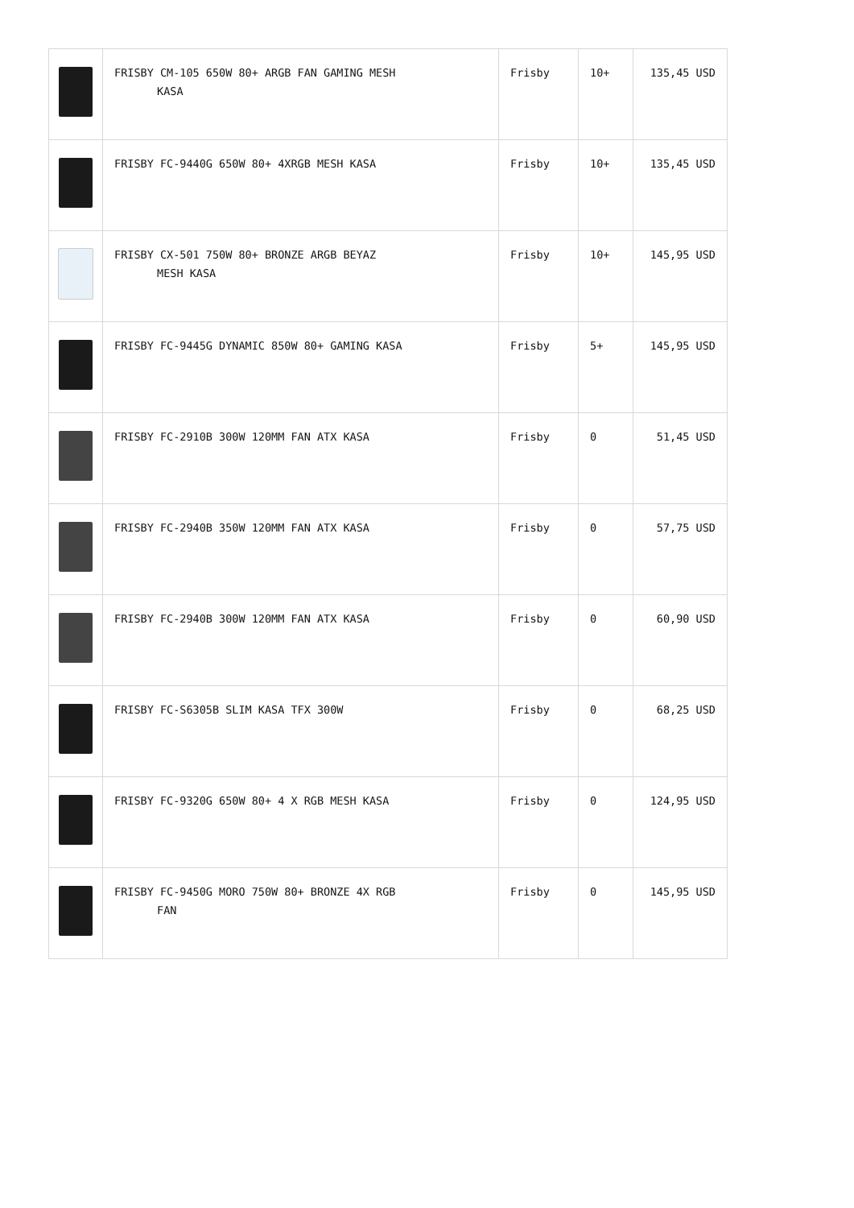| | FRISBY CM-105 650W 80+ ARGB FAN GAMING MESH KASA | Frisby | 10+ | 135,45 USD |
| | FRISBY FC-9440G 650W 80+ 4XRGB MESH KASA | Frisby | 10+ | 135,45 USD |
| | FRISBY CX-501 750W 80+ BRONZE ARGB BEYAZ MESH KASA | Frisby | 10+ | 145,95 USD |
| | FRISBY FC-9445G DYNAMIC 850W 80+ GAMING KASA | Frisby | 5+ | 145,95 USD |
| | FRISBY FC-2910B 300W 120MM FAN ATX KASA | Frisby | 0 | 51,45 USD |
| | FRISBY FC-2940B 350W 120MM FAN ATX KASA | Frisby | 0 | 57,75 USD |
| | FRISBY FC-2940B 300W 120MM FAN ATX KASA | Frisby | 0 | 60,90 USD |
| | FRISBY FC-S6305B SLIM KASA TFX 300W | Frisby | 0 | 68,25 USD |
| | FRISBY FC-9320G 650W 80+ 4 X RGB MESH KASA | Frisby | 0 | 124,95 USD |
| | FRISBY FC-9450G MORO 750W 80+ BRONZE 4X RGB FAN | Frisby | 0 | 145,95 USD |